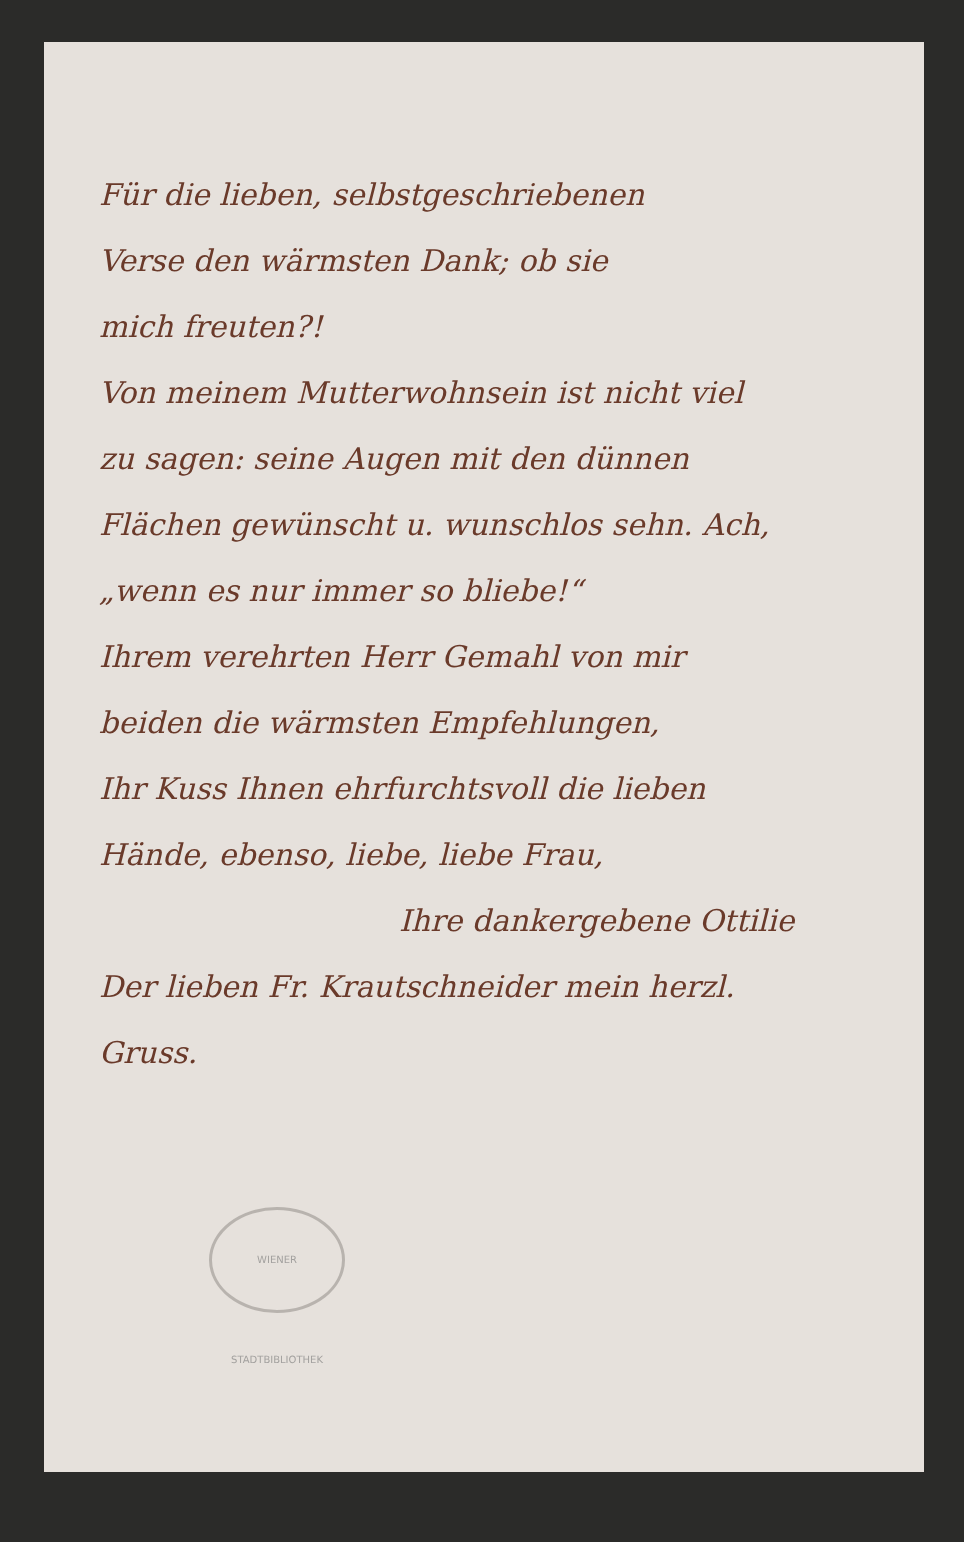Für die lieben, selbstgeschriebenen
Verse den wärmsten Dank; ob sie
mich freuten?!
Von meinem Mutterwohnsein ist nicht viel
zu sagen: seine Augen mit den dünnen
Flächen gewünscht u. wunschlos sehn. Ach,
„wenn es nur immer so bliebe!“
Ihrem verehrten Herr Gemahl von mir
beiden die wärmsten Empfehlungen,
Ihr Kuss Ihnen ehrfurchtsvoll die lieben
Hände, ebenso, liebe, liebe Frau,
Ihre dankergebene Ottilie
Der lieben Fr. Krautschneider mein herzl.
Gruss.
WIENER STADTBIBLIOTHEK